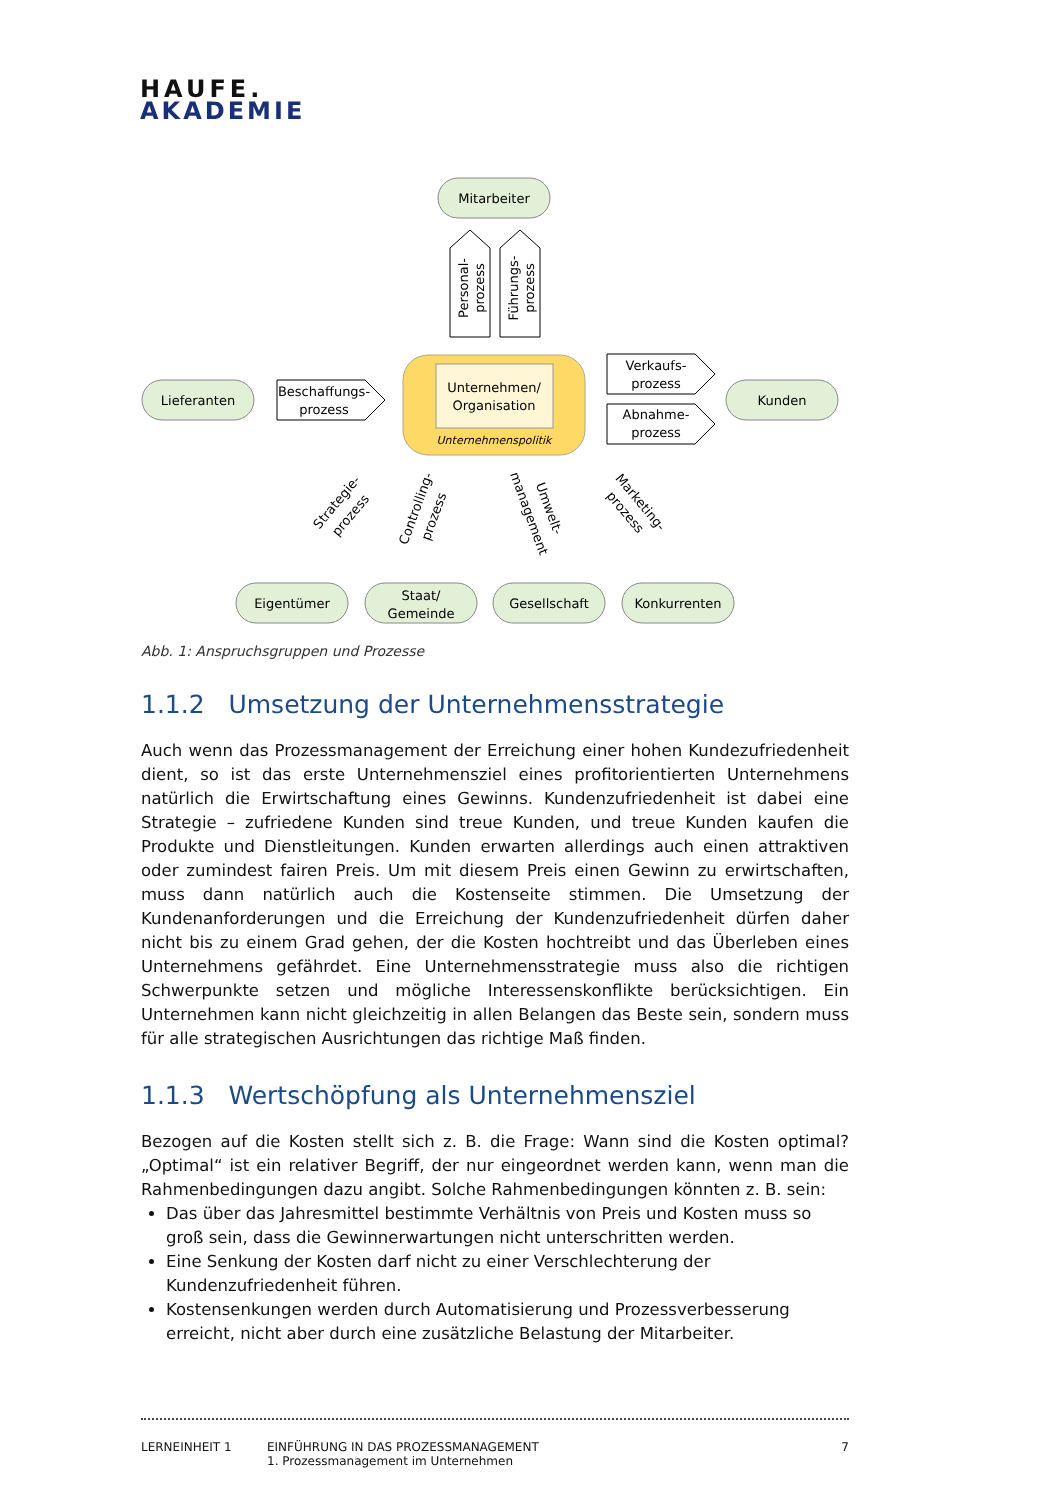HAUFE.
AKADEMIE
Mitarbeiter
Lieferanten
Kunden
Eigentümer
Staat/
Gemeinde
Gesellschaft
Konkurrenten
Beschaffungs-
prozess
Verkaufs-
prozess
Abnahme-
prozess
Unternehmen/
Organisation
Unternehmenspolitik
Personal-
prozess
Führungs-
prozess
Strategie-
prozess
Controlling-
prozess
Umwelt-
management
Marketing-
prozess
Abb. 1: Anspruchsgruppen und Prozesse
1.1.2 Umsetzung der Unternehmensstrategie
Auch wenn das Prozessmanagement der Erreichung einer hohen Kundezufriedenheit dient, so ist das erste Unternehmensziel eines profitorientierten Unternehmens natürlich die Erwirtschaftung eines Gewinns. Kundenzufriedenheit ist dabei eine Strategie – zufriedene Kunden sind treue Kunden, und treue Kunden kaufen die Produkte und Dienstleitungen. Kunden erwarten allerdings auch einen attraktiven oder zumindest fairen Preis. Um mit diesem Preis einen Gewinn zu erwirtschaften, muss dann natürlich auch die Kostenseite stimmen. Die Umsetzung der Kundenanforderungen und die Erreichung der Kundenzufriedenheit dürfen daher nicht bis zu einem Grad gehen, der die Kosten hochtreibt und das Überleben eines Unternehmens gefährdet. Eine Unternehmensstrategie muss also die richtigen Schwerpunkte setzen und mögliche Interessenskonflikte berücksichtigen. Ein Unternehmen kann nicht gleichzeitig in allen Belangen das Beste sein, sondern muss für alle strategischen Ausrichtungen das richtige Maß finden.
1.1.3 Wertschöpfung als Unternehmensziel
Bezogen auf die Kosten stellt sich z. B. die Frage: Wann sind die Kosten optimal? „Optimal“ ist ein relativer Begriff, der nur eingeordnet werden kann, wenn man die Rahmenbedingungen dazu angibt. Solche Rahmenbedingungen könnten z. B. sein:
Das über das Jahresmittel bestimmte Verhältnis von Preis und Kosten muss so groß sein, dass die Gewinnerwartungen nicht unterschritten werden.
Eine Senkung der Kosten darf nicht zu einer Verschlechterung der Kundenzufriedenheit führen.
Kostensenkungen werden durch Automatisierung und Prozessverbesserung erreicht, nicht aber durch eine zusätzliche Belastung der Mitarbeiter.
LERNEINHEIT 1 EINFÜHRUNG IN DAS PROZESSMANAGEMENT
1. Prozessmanagement im Unternehmen
7